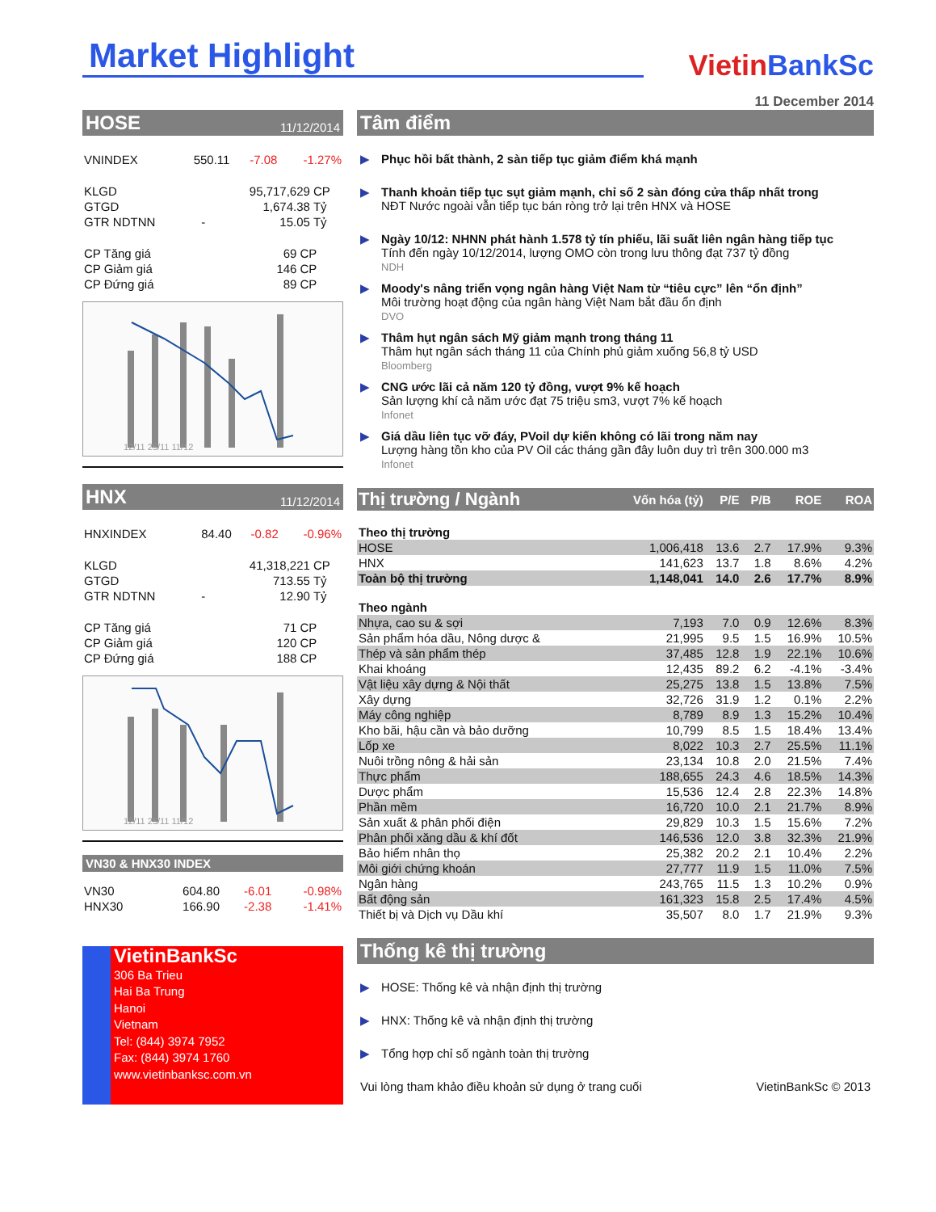Market Highlight
VietinBankSc
11 December 2014
HOSE 11/12/2014
| VNINDEX | 550.11 | -7.08 | -1.27% |
| KLGD | | 95,717,629 | CP |
| GTGD | | 1,674.38 | Tỷ |
| GTR NDTNN | - | 15.05 | Tỷ |
| CP Tăng giá | 69 | CP |
| CP Giảm giá | 146 | CP |
| CP Đứng giá | 89 | CP |
12/11 25/11 11/12
HNX 11/12/2014
| HNXINDEX | 84.40 | -0.82 | -0.96% |
| KLGD | | 41,318,221 | CP |
| GTGD | | 713.55 | Tỷ |
| GTR NDTNN | - | 12.90 | Tỷ |
| CP Tăng giá | 71 | CP |
| CP Giảm giá | 120 | CP |
| CP Đứng giá | 188 | CP |
12/11 25/11 11/12
VN30 & HNX30 INDEX
| VN30 | 604.80 | -6.01 | -0.98% |
| HNX30 | 166.90 | -2.38 | -1.41% |
VietinBankSc
306 Ba Trieu
Hai Ba Trung
Hanoi
Vietnam
Tel: (844) 3974 7952
Fax: (844) 3974 1760
www.vietinbanksc.com.vn
Tâm điểm
▶ Phục hồi bất thành, 2 sàn tiếp tục giảm điểm khá mạnh
▶ Thanh khoản tiếp tục sụt giảm mạnh, chỉ số 2 sàn đóng cửa thấp nhất trong
NĐT Nước ngoài vẫn tiếp tục bán ròng trở lại trên HNX và HOSE
▶ Ngày 10/12: NHNN phát hành 1.578 tỷ tín phiếu, lãi suất liên ngân hàng tiếp tục
Tính đến ngày 10/12/2014, lượng OMO còn trong lưu thông đạt 737 tỷ đồng
NDH
▶ Moody's nâng triển vọng ngân hàng Việt Nam từ “tiêu cực” lên “ổn định”
Môi trường hoạt động của ngân hàng Việt Nam bắt đầu ổn định
DVO
▶ Thâm hụt ngân sách Mỹ giảm mạnh trong tháng 11
Thâm hụt ngân sách tháng 11 của Chính phủ giảm xuống 56,8 tỷ USD
Bloomberg
▶ CNG ước lãi cả năm 120 tỷ đồng, vượt 9% kế hoạch
Sản lượng khí cả năm ước đạt 75 triệu sm3, vượt 7% kế hoạch
Infonet
▶ Giá dầu liên tục vỡ đáy, PVoil dự kiến không có lãi trong năm nay
Lượng hàng tồn kho của PV Oil các tháng gần đây luôn duy trì trên 300.000 m3
Infonet
| Thị trường / Ngành | Vốn hóa (tỷ) | P/E | P/B | ROE | ROA |
| Theo thị trường | | | | | |
| HOSE | 1,006,418 | 13.6 | 2.7 | 17.9% | 9.3% |
| HNX | 141,623 | 13.7 | 1.8 | 8.6% | 4.2% |
| Toàn bộ thị trường | 1,148,041 | 14.0 | 2.6 | 17.7% | 8.9% |
| Theo ngành | | | | | |
| Nhựa, cao su & sợi | 7,193 | 7.0 | 0.9 | 12.6% | 8.3% |
| Sản phẩm hóa dầu, Nông dược & | 21,995 | 9.5 | 1.5 | 16.9% | 10.5% |
| Thép và sản phẩm thép | 37,485 | 12.8 | 1.9 | 22.1% | 10.6% |
| Khai khoáng | 12,435 | 89.2 | 6.2 | -4.1% | -3.4% |
| Vật liệu xây dựng & Nội thất | 25,275 | 13.8 | 1.5 | 13.8% | 7.5% |
| Xây dựng | 32,726 | 31.9 | 1.2 | 0.1% | 2.2% |
| Máy công nghiệp | 8,789 | 8.9 | 1.3 | 15.2% | 10.4% |
| Kho bãi, hậu cần và bảo dưỡng | 10,799 | 8.5 | 1.5 | 18.4% | 13.4% |
| Lốp xe | 8,022 | 10.3 | 2.7 | 25.5% | 11.1% |
| Nuôi trồng nông & hải sản | 23,134 | 10.8 | 2.0 | 21.5% | 7.4% |
| Thực phẩm | 188,655 | 24.3 | 4.6 | 18.5% | 14.3% |
| Dược phẩm | 15,536 | 12.4 | 2.8 | 22.3% | 14.8% |
| Phần mềm | 16,720 | 10.0 | 2.1 | 21.7% | 8.9% |
| Sản xuất & phân phối điện | 29,829 | 10.3 | 1.5 | 15.6% | 7.2% |
| Phân phối xăng dầu & khí đốt | 146,536 | 12.0 | 3.8 | 32.3% | 21.9% |
| Bảo hiểm nhân thọ | 25,382 | 20.2 | 2.1 | 10.4% | 2.2% |
| Môi giới chứng khoán | 27,777 | 11.9 | 1.5 | 11.0% | 7.5% |
| Ngân hàng | 243,765 | 11.5 | 1.3 | 10.2% | 0.9% |
| Bất động sản | 161,323 | 15.8 | 2.5 | 17.4% | 4.5% |
| Thiết bị và Dịch vụ Dầu khí | 35,507 | 8.0 | 1.7 | 21.9% | 9.3% |
Thống kê thị trường
▶ HOSE: Thống kê và nhận định thị trường
▶ HNX: Thống kê và nhận định thị trường
▶ Tổng hợp chỉ số ngành toàn thị trường
Vui lòng tham khảo điều khoản sử dụng ở trang cuối VietinBankSc © 2013